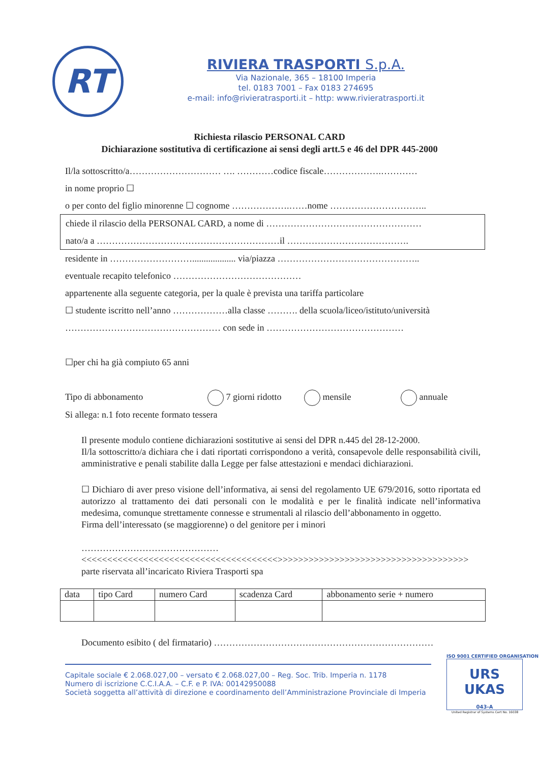RT
RIVIERA TRASPORTI S.p.A.
Via Nazionale, 365 – 18100 Imperia
tel. 0183 7001 – Fax 0183 274695
e-mail: info@rivieratrasporti.it – http: www.rivieratrasporti.it
Richiesta rilascio PERSONAL CARD
Dichiarazione sostitutiva di certificazione ai sensi degli artt.5 e 46 del DPR 445-2000
Il/la sottoscritto/a………………………… …. …………codice fiscale……………….…………
in nome proprio ☐
o per conto del figlio minorenne ☐ cognome ……………….……nome …………………………..
chiede il rilascio della PERSONAL CARD, a nome di ……………………………………………
nato/a a ……………………………………………………il ………………………………….
residente in ………………………................... via/piazza ………………………………………..
eventuale recapito telefonico ……………………………………
appartenente alla seguente categoria, per la quale è prevista una tariffa particolare
☐ studente iscritto nell’anno ………………alla classe ………. della scuola/liceo/istituto/università
…………………………………………… con sede in ………………………………………
☐per chi ha già compiuto 65 anni
Tipo di abbonamento 7 giorni ridotto mensile annuale
Si allega: n.1 foto recente formato tessera
Il presente modulo contiene dichiarazioni sostitutive ai sensi del DPR n.445 del 28-12-2000.
Il/la sottoscritto/a dichiara che i dati riportati corrispondono a verità, consapevole delle responsabilità civili, amministrative e penali stabilite dalla Legge per false attestazioni e mendaci dichiarazioni.
☐ Dichiaro di aver preso visione dell’informativa, ai sensi del regolamento UE 679/2016, sotto riportata ed autorizzo al trattamento dei dati personali con le modalità e per le finalità indicate nell’informativa medesima, comunque strettamente connesse e strumentali al rilascio dell’abbonamento in oggetto.
Firma dell’interessato (se maggiorenne) o del genitore per i minori
………………………………………
<<<<<<<<<<<<<<<<<<<<<<<<<<<<<<<<<<<<<<>>>>>>>>>>>>>>>>>>>>>>>>>>>>>>>>>>>>>
parte riservata all’incaricato Riviera Trasporti spa
| data | tipo Card | numero Card | scadenza Card | abbonamento serie + numero |
Documento esibito ( del firmatario) ………………………………………………………………
Capitale sociale € 2.068.027,00 – versato € 2.068.027,00 – Reg. Soc. Trib. Imperia n. 1178
Numero di iscrizione C.C.I.A.A. – C.F. e P. IVA: 00142950088
Società soggetta all’attività di direzione e coordinamento dell’Amministrazione Provinciale di Imperia
ISO 9001 CERTIFIED ORGANISATION
URS UKAS
043-A
United Registrar of Systems Cert No. 16038